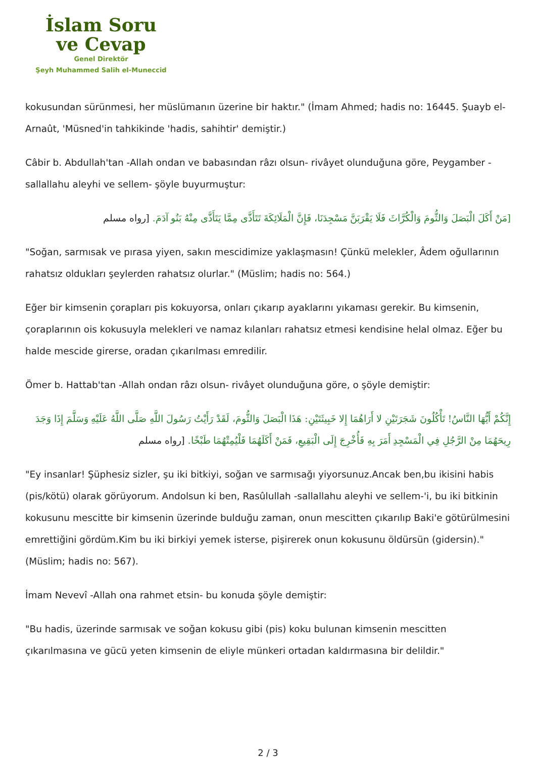İslam Soru
ve Cevap
Genel Direktör
Şeyh Muhammed Salih el-Muneccid
kokusundan sürünmesi, her müslümanın üzerine bir haktır." (İmam Ahmed; hadis no: 16445. Şuayb el-Arnaût, 'Müsned'in tahkikinde 'hadis, sahihtir' demiştir.)
Câbir b. Abdullah'tan -Allah ondan ve babasından râzı olsun- rivâyet olunduğuna göre, Peygamber -sallallahu aleyhi ve sellem- şöyle buyurmuştur:
[مَنْ أَكَلَ الْبَصَلَ وَالثُّومَ وَالْكُرَّاثَ فَلَا يَقْرَبَنَّ مَسْجِدَنَا، فَإِنَّ الْمَلَائِكَةَ تَتَأَذَّى مِمَّا يَتَأَذَّى مِنْهُ بَنُو آدَمَ. [رواه مسلم
"Soğan, sarmısak ve pırasa yiyen, sakın mescidimize yaklaşmasın! Çünkü melekler, Âdem oğullarının rahatsız oldukları şeylerden rahatsız olurlar." (Müslim; hadis no: 564.)
Eğer bir kimsenin çorapları pis kokuyorsa, onları çıkarıp ayaklarını yıkaması gerekir. Bu kimsenin, çoraplarının ois kokusuyla melekleri ve namaz kılanları rahatsız etmesi kendisine helal olmaz. Eğer bu halde mescide girerse, oradan çıkarılması emredilir.
Ömer b. Hattab'tan -Allah ondan râzı olsun- rivâyet olunduğuna göre, o şöyle demiştir:
إِنَّكُمْ أَيُّهَا النَّاسُ! تَأْكُلُونَ شَجَرَتَيْنِ لا أَرَاهُمَا إِلا خَبِيثَتَيْنِ: هَذَا الْبَصَلَ وَالثُّومَ، لَقَدْ رَأَيْتُ رَسُولَ اللَّهِ صَلَّى اللَّهُ عَلَيْهِ وَسَلَّمَ إِذَا وَجَدَ رِيحَهُمَا مِنْ الرَّجُلِ فِي الْمَسْجِدِ أَمَرَ بِهِ فَأُخْرِجَ إِلَى الْبَقِيعِ، فَمَنْ أَكَلَهُمَا فَلْيُمِتْهُمَا طَبْخًا. [رواه مسلم
"Ey insanlar! Şüphesiz sizler, şu iki bitkiyi, soğan ve sarmısağı yiyorsunuz.Ancak ben,bu ikisini habis (pis/kötü) olarak görüyorum. Andolsun ki ben, Rasûlullah -sallallahu aleyhi ve sellem-'i, bu iki bitkinin kokusunu mescitte bir kimsenin üzerinde bulduğu zaman, onun mescitten çıkarılıp Baki'e götürülmesini emrettiğini gördüm.Kim bu iki birkiyi yemek isterse, pişirerek onun kokusunu öldürsün (gidersin)." (Müslim; hadis no: 567).
İmam Nevevî -Allah ona rahmet etsin- bu konuda şöyle demiştir:
"Bu hadis, üzerinde sarmısak ve soğan kokusu gibi (pis) koku bulunan kimsenin mescitten çıkarılmasına ve gücü yeten kimsenin de eliyle münkeri ortadan kaldırmasına bir delildir."
2 / 3